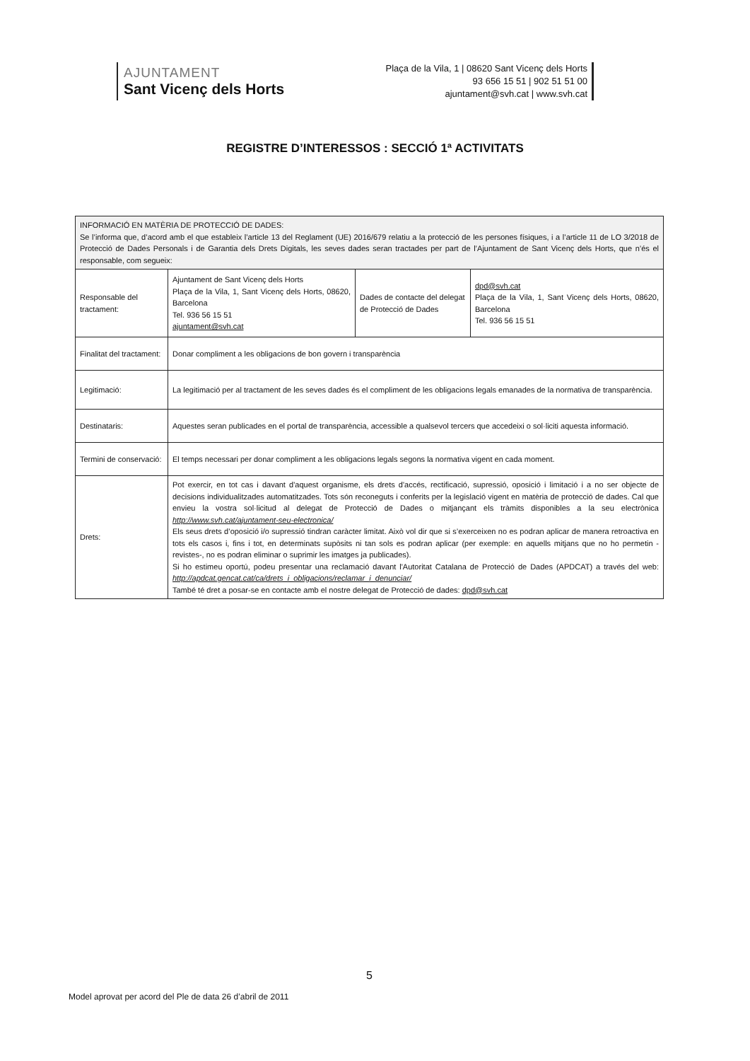AJUNTAMENT
Sant Vicenç dels Horts
Plaça de la Vila, 1 | 08620 Sant Vicenç dels Horts
93 656 15 51 | 902 51 51 00
ajuntament@svh.cat | www.svh.cat
REGISTRE D’INTERESSOS : SECCIÓ 1ª ACTIVITATS
| INFORMACIÓ EN MATÈRIA DE PROTECCIÓ DE DADES: Se l’informa que, d’acord amb el que estableix l’article 13 del Reglament (UE) 2016/679 relatiu a la protecció de les persones físiques, i a l’article 11 de LO 3/2018 de Protecció de Dades Personals i de Garantia dels Drets Digitals, les seves dades seran tractades per part de l’Ajuntament de Sant Vicenç dels Horts, que n’és el responsable, com segueix: | | | |
| Responsable del tractament: | Ajuntament de Sant Vicenç dels Horts Plaça de la Vila, 1, Sant Vicenç dels Horts, 08620, Barcelona Tel. 936 56 15 51 ajuntament@svh.cat | Dades de contacte del delegat de Protecció de Dades | dpd@svh.cat Plaça de la Vila, 1, Sant Vicenç dels Horts, 08620, Barcelona Tel. 936 56 15 51 |
| Finalitat del tractament: | Donar compliment a les obligacions de bon govern i transparència | | |
| Legitimació: | La legitimació per al tractament de les seves dades és el compliment de les obligacions legals emanades de la normativa de transparència. | | |
| Destinataris: | Aquestes seran publicades en el portal de transparència, accessible a qualsevol tercers que accedeixi o sol·liciti aquesta informació. | | |
| Termini de conservació: | El temps necessari per donar compliment a les obligacions legals segons la normativa vigent en cada moment. | | |
| Drets: | Pot exercir, en tot cas i davant d'aquest organisme, els drets d'accés, rectificació, supressió, oposició i limitació i a no ser objecte de decisions individualitzades automatitzades. Tots són reconeguts i conferits per la legislació vigent en matèria de protecció de dades. Cal que envieu la vostra sol·licitud al delegat de Protecció de Dades o mitjançant els tràmits disponibles a la seu electrònica http://www.svh.cat/ajuntament-seu-electronica/ Els seus drets d’oposició i/o supressió tindran caràcter limitat. Això vol dir que si s’exerceixen no es podran aplicar de manera retroactiva en tots els casos i, fins i tot, en determinats supòsits ni tan sols es podran aplicar (per exemple: en aquells mitjans que no ho permetin -revistes-, no es podran eliminar o suprimir les imatges ja publicades). Si ho estimeu oportú, podeu presentar una reclamació davant l'Autoritat Catalana de Protecció de Dades (APDCAT) a través del web: http://apdcat.gencat.cat/ca/drets_i_obligacions/reclamar_i_denunciar/ També té dret a posar-se en contacte amb el nostre delegat de Protecció de dades: dpd@svh.cat | | |
5
Model aprovat per acord del Ple de data 26 d’abril de 2011